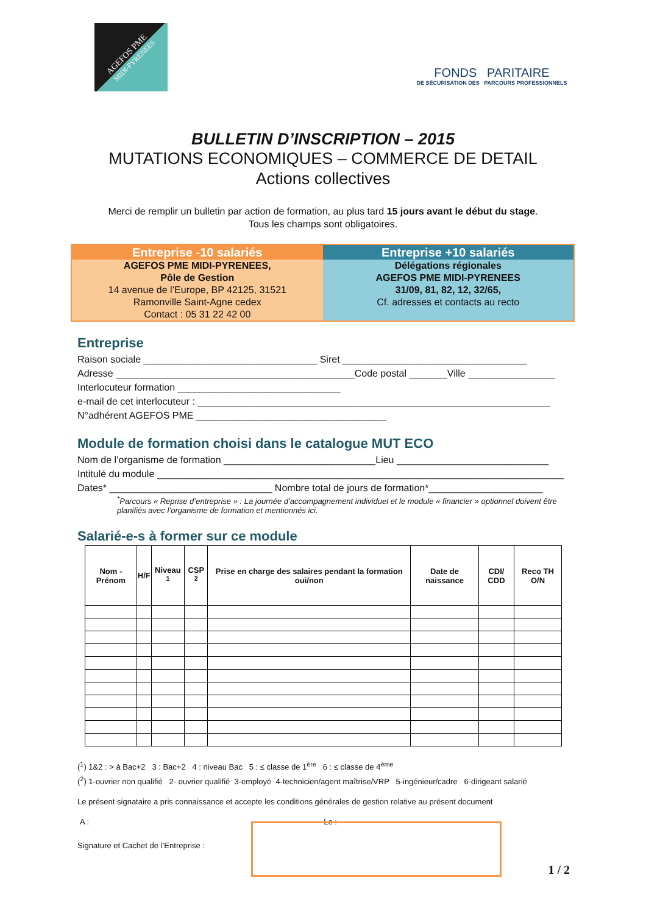AGEFOS PME
MIDI-PYRENEES
FONDS PARITAIRE
DE SÉCURISATION DES PARCOURS PROFESSIONNELS
BULLETIN D’INSCRIPTION – 2015
MUTATIONS ECONOMIQUES – COMMERCE DE DETAIL
Actions collectives
Merci de remplir un bulletin par action de formation, au plus tard 15 jours avant le début du stage.
Tous les champs sont obligatoires.
Entreprise -10 salariés
AGEFOS PME MIDI-PYRENEES,
Pôle de Gestion
14 avenue de l’Europe, BP 42125, 31521
Ramonville Saint-Agne cedex
Contact : 05 31 22 42 00
Entreprise +10 salariés
Délégations régionales
AGEFOS PME MIDI-PYRENEES
31/09, 81, 82, 12, 32/65,
Cf. adresses et contacts au recto
Entreprise
Raison sociale ________________________________ Siret __________________________________
Adresse ____________________________________________Code postal _______Ville ________________
Interlocuteur formation ______________________________
e-mail de cet interlocuteur : _________________________________________________________________
N°adhérent AGEFOS PME ___________________________________
Module de formation choisi dans le catalogue MUT ECO
Nom de l’organisme de formation ____________________________Lieu ____________________________
Intitulé du module ___________________________________________________________________________
Dates* ______________________________ Nombre total de jours de formation*_____________________
<sup>*</sup> Parcours « Reprise d’entreprise » : La journée d’accompagnement individuel et le module « financier » optionnel doivent être planifiés avec l’organisme de formation et mentionnés ici.
Salarié-e-s à former sur ce module
| Nom -Prénom | H/F | Niveau <sup>1</sup> | CSP <sup>2</sup> | Prise en charge des salaires pendant la formation oui/non | Date de naissance | CDI/ CDD | Reco TH O/N |
| --- | --- | --- | --- | --- | --- | --- | --- |
(<sup>1</sup>) 1&2 : > à Bac+2 3 : Bac+2 4 : niveau Bac 5 : ≤ classe de 1<sup>ère</sup> 6 : ≤ classe de 4<sup>ème</sup>
(<sup>2</sup>) 1-ouvrier non qualifié 2- ouvrier qualifié 3-employé 4-technicien/agent maîtrise/VRP 5-ingénieur/cadre 6-dirigeant salarié
Le présent signataire a pris connaissance et accepte les conditions générales de gestion relative au présent document
A : Le :
Signature et Cachet de l’Entreprise :
1 / 2